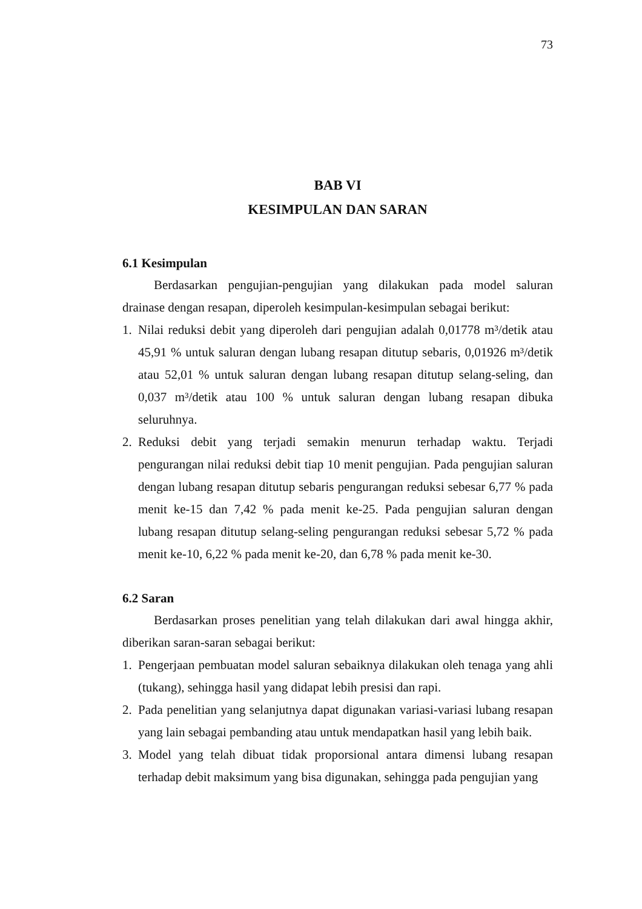73
BAB VI
KESIMPULAN DAN SARAN
6.1 Kesimpulan
Berdasarkan pengujian-pengujian yang dilakukan pada model saluran drainase dengan resapan, diperoleh kesimpulan-kesimpulan sebagai berikut:
1. Nilai reduksi debit yang diperoleh dari pengujian adalah 0,01778 m³/detik atau 45,91 % untuk saluran dengan lubang resapan ditutup sebaris, 0,01926 m³/detik atau 52,01 % untuk saluran dengan lubang resapan ditutup selang-seling, dan 0,037 m³/detik atau 100 % untuk saluran dengan lubang resapan dibuka seluruhnya.
2. Reduksi debit yang terjadi semakin menurun terhadap waktu. Terjadi pengurangan nilai reduksi debit tiap 10 menit pengujian. Pada pengujian saluran dengan lubang resapan ditutup sebaris pengurangan reduksi sebesar 6,77 % pada menit ke-15 dan 7,42 % pada menit ke-25. Pada pengujian saluran dengan lubang resapan ditutup selang-seling pengurangan reduksi sebesar 5,72 % pada menit ke-10, 6,22 % pada menit ke-20, dan 6,78 % pada menit ke-30.
6.2 Saran
Berdasarkan proses penelitian yang telah dilakukan dari awal hingga akhir, diberikan saran-saran sebagai berikut:
1. Pengerjaan pembuatan model saluran sebaiknya dilakukan oleh tenaga yang ahli (tukang), sehingga hasil yang didapat lebih presisi dan rapi.
2. Pada penelitian yang selanjutnya dapat digunakan variasi-variasi lubang resapan yang lain sebagai pembanding atau untuk mendapatkan hasil yang lebih baik.
3. Model yang telah dibuat tidak proporsional antara dimensi lubang resapan terhadap debit maksimum yang bisa digunakan, sehingga pada pengujian yang